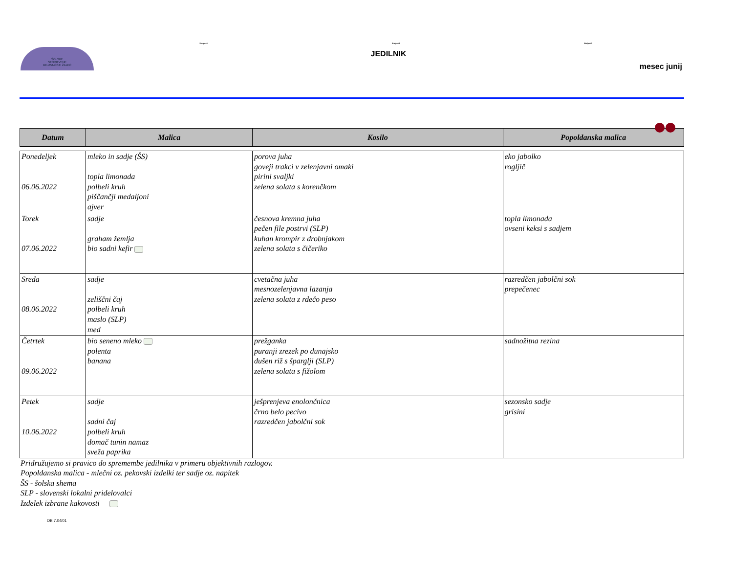ŠOLSKE
STORITVENE
DEJAVNOSTI ŽALEC
Stolpec1 Stolpec2 Stolpec3
JEDILNIK
mesec junij
| Datum | Malica | Kosilo | Popoldanska malica |
| --- | --- | --- | --- |
| Ponedeljek 06.06.2022 | mleko in sadje (ŠS) topla limonada polbeli kruh piščančji medaljoni ajver | porova juha goveji trakci v zelenjavni omaki pirini svaljki zelena solata s korenčkom | eko jabolko rogljič |
| Torek 07.06.2022 | sadje graham žemlja bio sadni kefir | česnova kremna juha pečen file postrvi (SLP) kuhan krompir z drobnjakom zelena solata s čičeriko | topla limonada ovseni keksi s sadjem |
| Sreda 08.06.2022 | sadje zeliščni čaj polbeli kruh maslo (SLP) med | cvetačna juha mesnozelenjavna lazanja zelena solata z rdečo peso | razredčen jabolčni sok prepečenec |
| Četrtek 09.06.2022 | bio seneno mleko polenta banana | prežganka puranji zrezek po dunajsko dušen riž s šparglji (SLP) zelena solata s fižolom | sadnožitna rezina |
| Petek 10.06.2022 | sadje sadni čaj polbeli kruh domač tunin namaz sveža paprika | ješprenjeva enolončnica črno belo pecivo razredčen jabolčni sok | sezonsko sadje grisini |
Pridružujemo si pravico do spremembe jedilnika v primeru objektivnih razlogov.
Popoldanska malica - mlečni oz. pekovski izdelki ter sadje oz. napitek
ŠS - šolska shema
SLP - slovenski lokalni pridelovalci
Izdelek izbrane kakovosti
OB 7.04/01